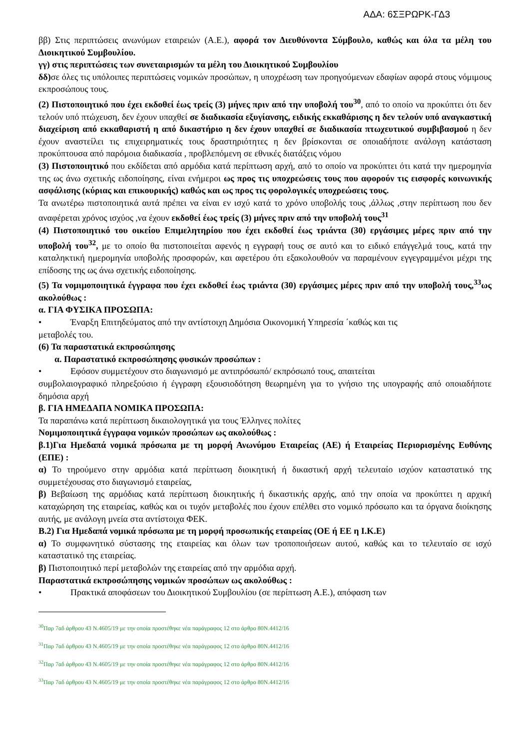ΑΔΑ: 6ΣΞΡΩΡΚ-ΓΔ3
ββ) Στις περιπτώσεις ανωνύμων εταιρειών (Α.Ε.), αφορά τον Διευθύνοντα Σύμβουλο, καθώς και όλα τα μέλη του Διοικητικού Συμβουλίου.
γγ) στις περιπτώσεις των συνεταιρισμών τα μέλη του Διοικητικού Συμβουλίου
δδ) σε όλες τις υπόλοιπες περιπτώσεις νομικών προσώπων, η υποχρέωση των προηγούμενων εδαφίων αφορά στους νόμιμους εκπροσώπους τους.
(2) Πιστοποιητικό που έχει εκδοθεί έως τρείς (3) μήνες πριν από την υποβολή του<sup>30</sup>, από το οποίο να προκύπτει ότι δεν τελούν υπό πτώχευση, δεν έχουν υπαχθεί σε διαδικασία εξυγίανσης, ειδικής εκκαθάρισης η δεν τελούν υπό αναγκαστική διαχείριση από εκκαθαριστή η από δικαστήριο η δεν έχουν υπαχθεί σε διαδικασία πτωχευτικού συμβιβασμού η δεν έχουν αναστείλει τις επιχειρηματικές τους δραστηριότητες η δεν βρίσκονται σε οποιαδήποτε ανάλογη κατάσταση προκύπτουσα από παρόμοια διαδικασία , προβλεπόμενη σε εθνικές διατάξεις νόμου
(3) Πιστοποιητικό που εκδίδεται από αρμόδια κατά περίπτωση αρχή, από το οποίο να προκύπτει ότι κατά την ημερομηνία της ως άνω σχετικής ειδοποίησης, είναι ενήμεροι ως προς τις υποχρεώσεις τους που αφορούν τις εισφορές κοινωνικής ασφάλισης (κύριας και επικουρικής) καθώς και ως προς τις φορολογικές υποχρεώσεις τους.
Τα ανωτέρω πιστοποιητικά αυτά πρέπει να είναι εν ισχύ κατά το χρόνο υποβολής τους ,άλλως ,στην περίπτωση που δεν αναφέρεται χρόνος ισχύος ,να έχουν εκδοθεί έως τρείς (3) μήνες πριν από την υποβολή τους<sup>31</sup>
(4) Πιστοποιητικό του οικείου Επιμελητηρίου που έχει εκδοθεί έως τριάντα (30) εργάσιμες μέρες πριν από την υποβολή του<sup>32</sup>, με το οποίο θα πιστοποιείται αφενός η εγγραφή τους σε αυτό και το ειδικό επάγγελμά τους, κατά την καταληκτική ημερομηνία υποβολής προσφορών, και αφετέρου ότι εξακολουθούν να παραμένουν εγγεγραμμένοι μέχρι της επίδοσης της ως άνω σχετικής ειδοποίησης.
(5) Τα νομιμοποιητικά έγγραφα που έχει εκδοθεί έως τριάντα (30) εργάσιμες μέρες πριν από την υποβολή τους,<sup>33</sup>ως ακολούθως :
α. ΓΙΑ ΦΥΣΙΚΑ ΠΡΟΣΩΠΑ:
• Έναρξη Επιτηδεύματος από την αντίστοιχη Δημόσια Οικονομική Υπηρεσία ΄καθώς και τις
μεταβολές του.
(6) Τα παραστατικά εκπροσώπησης
α. Παραστατικό εκπροσώπησης φυσικών προσώπων :
• Εφόσον συμμετέχουν στο διαγωνισμό με αντιπρόσωπό/ εκπρόσωπό τους, απαιτείται
συμβολαιογραφικό πληρεξούσιο ή έγγραφη εξουσιοδότηση θεωρημένη για το γνήσιο της υπογραφής από οποιαδήποτε δημόσια αρχή
β. ΓΙΑ ΗΜΕΔΑΠΑ ΝΟΜΙΚΑ ΠΡΟΣΩΠΑ:
Τα παραπάνω κατά περίπτωση δικαιολογητικά για τους Έλληνες πολίτες
Νομιμοποιητικά έγγραφα νομικών προσώπων ως ακολούθως :
β.1)Για Ημεδαπά νομικά πρόσωπα με τη μορφή Ανωνύμου Εταιρείας (ΑΕ) ή Εταιρείας Περιορισμένης Ευθύνης (ΕΠΕ) :
α) Το τηρούμενο στην αρμόδια κατά περίπτωση διοικητική ή δικαστική αρχή τελευταίο ισχύον καταστατικό της συμμετέχουσας στο διαγωνισμό εταιρείας,
β) Βεβαίωση της αρμόδιας κατά περίπτωση διοικητικής ή δικαστικής αρχής, από την οποία να προκύπτει η αρχική καταχώρηση της εταιρείας, καθώς και οι τυχόν μεταβολές που έχουν επέλθει στο νομικό πρόσωπο και τα όργανα διοίκησης αυτής, με ανάλογη μνεία στα αντίστοιχα ΦΕΚ.
Β.2) Για Ημεδαπά νομικά πρόσωπα με τη μορφή προσωπικής εταιρείας (ΟΕ ή ΕΕ η Ι.Κ.Ε)
α) Το συμφωνητικό σύστασης της εταιρείας και όλων των τροποποιήσεων αυτού, καθώς και το τελευταίο σε ισχύ καταστατικό της εταιρείας.
β) Πιστοποιητικό περί μεταβολών της εταιρείας από την αρμόδια αρχή.
Παραστατικά εκπροσώπησης νομικών προσώπων ως ακολούθως :
• Πρακτικά αποφάσεων του Διοικητικού Συμβουλίου (σε περίπτωση Α.Ε.), απόφαση των
<sup>30</sup> Παρ 7αδ άρθρου 43 Ν.4605/19 με την οποία προστέθηκε νέα παράγραφος 12 στο άρθρο 80Ν.4412/16
<sup>31</sup> Παρ 7αδ άρθρου 43 Ν.4605/19 με την οποία προστέθηκε νέα παράγραφος 12 στο άρθρο 80Ν.4412/16
<sup>32</sup> Παρ 7αδ άρθρου 43 Ν.4605/19 με την οποία προστέθηκε νέα παράγραφος 12 στο άρθρο 80Ν.4412/16
<sup>33</sup> Παρ 7αδ άρθρου 43 Ν.4605/19 με την οποία προστέθηκε νέα παράγραφος 12 στο άρθρο 80Ν.4412/16